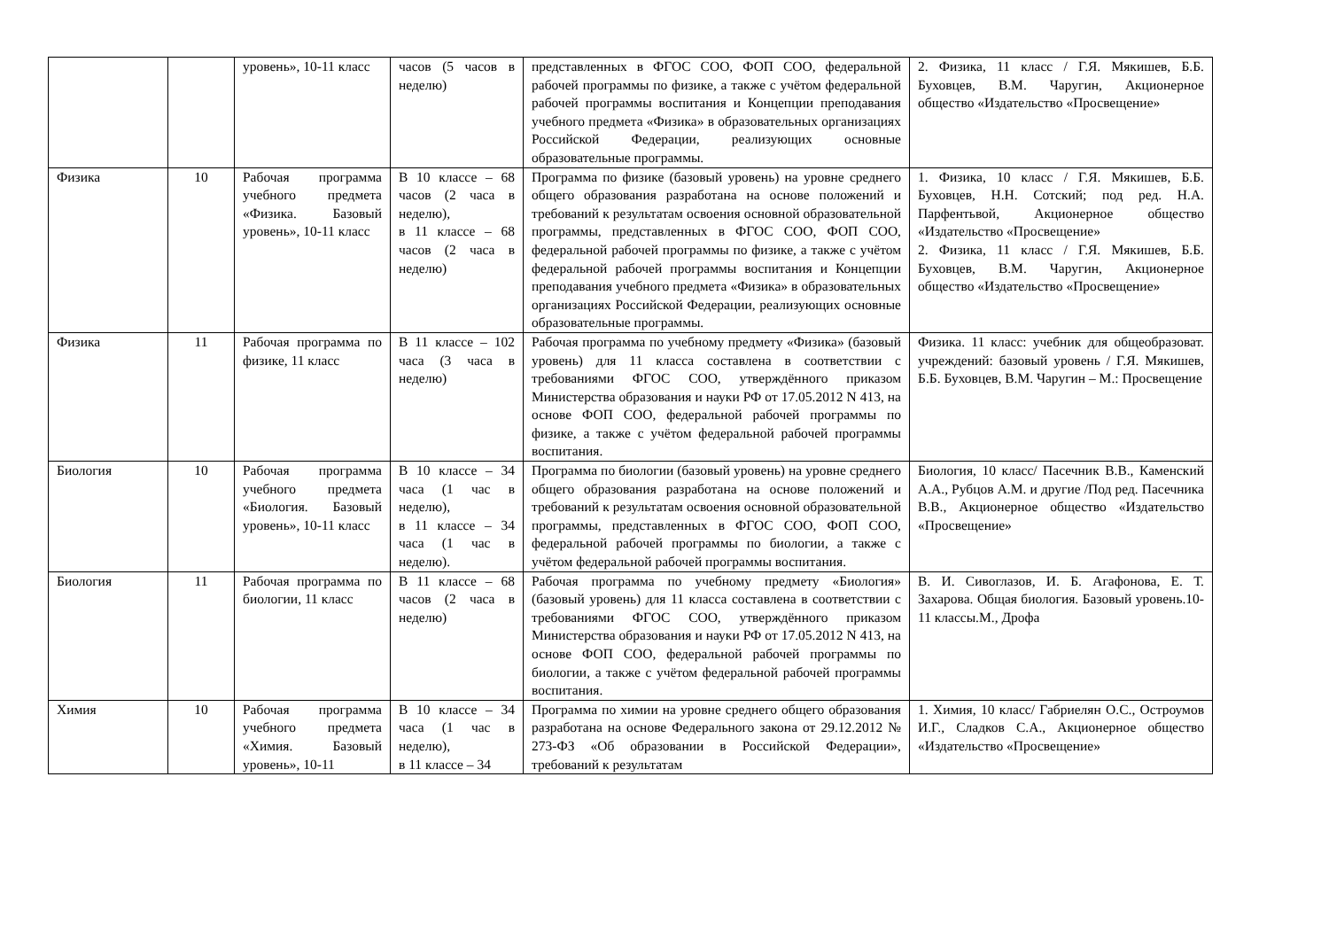| | | уровень», 10-11 класс | часов (5 часов в неделю) | представленных в ФГОС СОО, ФОП СОО, федеральной рабочей программы по физике, а также с учётом федеральной рабочей программы воспитания и Концепции преподавания учебного предмета «Физика» в образовательных организациях Российской Федерации, реализующих основные образовательные программы. | 2. Физика, 11 класс / Г.Я. Мякишев, Б.Б. Буховцев, В.М. Чаругин, Акционерное общество «Издательство «Просвещение» |
| Физика | 10 | Рабочая программа учебного предмета «Физика. Базовый уровень», 10-11 класс | В 10 классе – 68 часов (2 часа в неделю), в 11 классе – 68 часов (2 часа в неделю) | Программа по физике (базовый уровень) на уровне среднего общего образования разработана на основе положений и требований к результатам освоения основной образовательной программы, представленных в ФГОС СОО, ФОП СОО, федеральной рабочей программы по физике, а также с учётом федеральной рабочей программы воспитания и Концепции преподавания учебного предмета «Физика» в образовательных организациях Российской Федерации, реализующих основные образовательные программы. | 1. Физика, 10 класс / Г.Я. Мякишев, Б.Б. Буховцев, Н.Н. Сотский; под ред. Н.А. Парфентьвой, Акционерное общество «Издательство «Просвещение» 2. Физика, 11 класс / Г.Я. Мякишев, Б.Б. Буховцев, В.М. Чаругин, Акционерное общество «Издательство «Просвещение» |
| Физика | 11 | Рабочая программа по физике, 11 класс | В 11 классе – 102 часа (3 часа в неделю) | Рабочая программа по учебному предмету «Физика» (базовый уровень) для 11 класса составлена в соответствии с требованиями ФГОС СОО, утверждённого приказом Министерства образования и науки РФ от 17.05.2012 N 413, на основе ФОП СОО, федеральной рабочей программы по физике, а также с учётом федеральной рабочей программы воспитания. | Физика. 11 класс: учебник для общеобразоват. учреждений: базовый уровень / Г.Я. Мякишев, Б.Б. Буховцев, В.М. Чаругин – М.: Просвещение |
| Биология | 10 | Рабочая программа учебного предмета «Биология. Базовый уровень», 10-11 класс | В 10 классе – 34 часа (1 час в неделю), в 11 классе – 34 часа (1 час в неделю). | Программа по биологии (базовый уровень) на уровне среднего общего образования разработана на основе положений и требований к результатам освоения основной образовательной программы, представленных в ФГОС СОО, ФОП СОО, федеральной рабочей программы по биологии, а также с учётом федеральной рабочей программы воспитания. | Биология, 10 класс/ Пасечник В.В., Каменский А.А., Рубцов А.М. и другие /Под ред. Пасечника В.В., Акционерное общество «Издательство «Просвещение» |
| Биология | 11 | Рабочая программа по биологии, 11 класс | В 11 классе – 68 часов (2 часа в неделю) | Рабочая программа по учебному предмету «Биология» (базовый уровень) для 11 класса составлена в соответствии с требованиями ФГОС СОО, утверждённого приказом Министерства образования и науки РФ от 17.05.2012 N 413, на основе ФОП СОО, федеральной рабочей программы по биологии, а также с учётом федеральной рабочей программы воспитания. | В. И. Сивоглазов, И. Б. Агафонова, Е. Т. Захарова. Общая биология. Базовый уровень.10-11 классы.М., Дрофа |
| Химия | 10 | Рабочая программа учебного предмета «Химия. Базовый уровень», 10-11 | В 10 классе – 34 часа (1 час в неделю), в 11 классе – 34 | Программа по химии на уровне среднего общего образования разработана на основе Федерального закона от 29.12.2012 № 273-ФЗ «Об образовании в Российской Федерации», требований к результатам | 1. Химия, 10 класс/ Габриелян О.С., Остроумов И.Г., Сладков С.А., Акционерное общество «Издательство «Просвещение» |